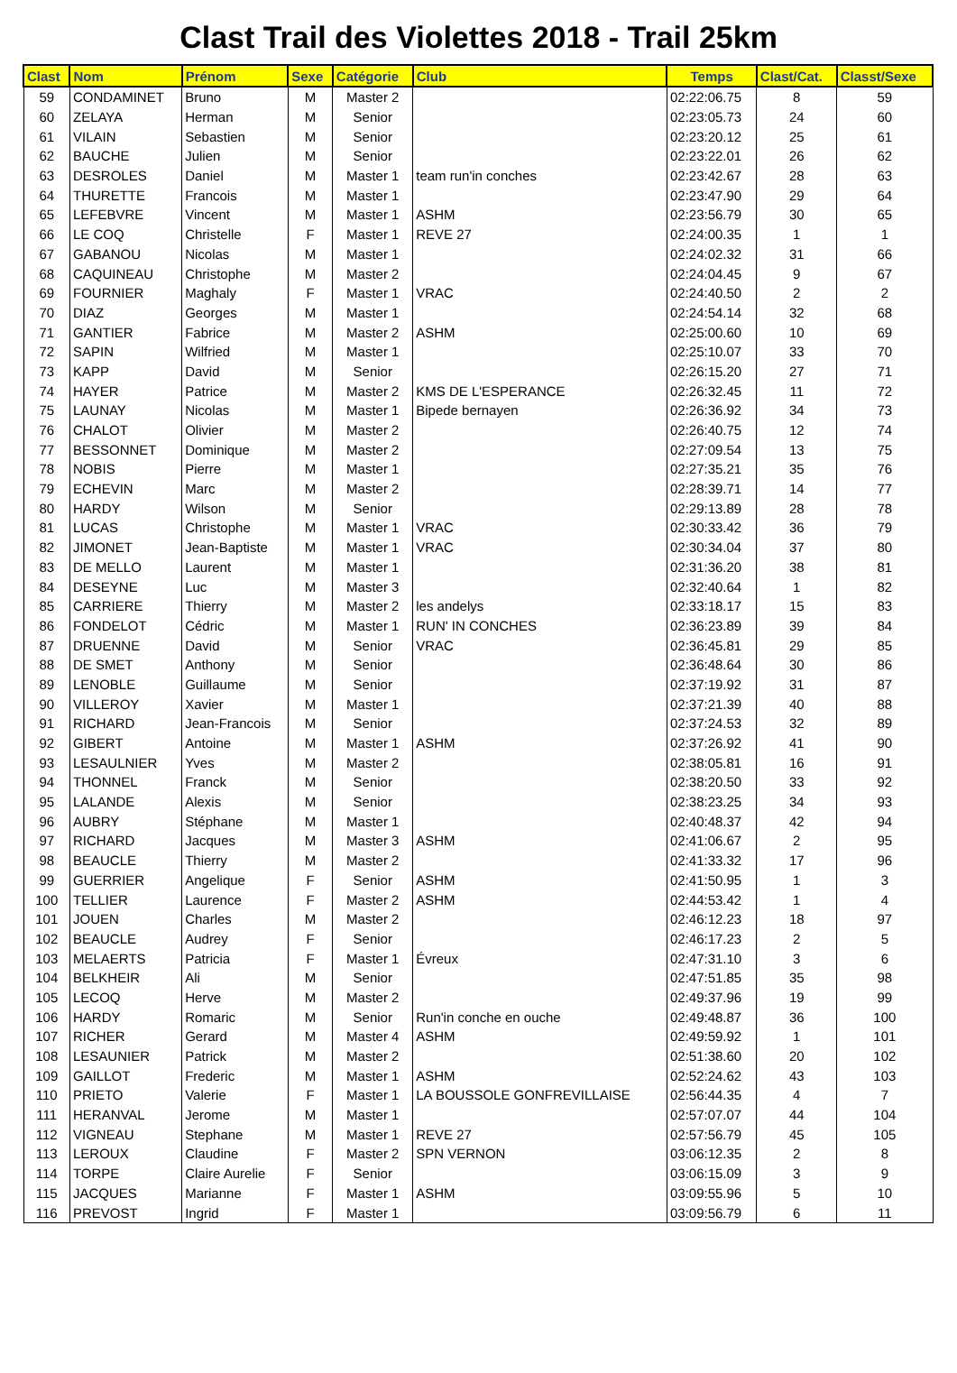Clast Trail des Violettes 2018 - Trail 25km
| Clast | Nom | Prénom | Sexe | Catégorie | Club | Temps | Clast/Cat. | Classt/Sexe |
| --- | --- | --- | --- | --- | --- | --- | --- | --- |
| 59 | CONDAMINET | Bruno | M | Master 2 | | 02:22:06.75 | 8 | 59 |
| 60 | ZELAYA | Herman | M | Senior | | 02:23:05.73 | 24 | 60 |
| 61 | VILAIN | Sebastien | M | Senior | | 02:23:20.12 | 25 | 61 |
| 62 | BAUCHE | Julien | M | Senior | | 02:23:22.01 | 26 | 62 |
| 63 | DESROLES | Daniel | M | Master 1 | team run'in conches | 02:23:42.67 | 28 | 63 |
| 64 | THURETTE | Francois | M | Master 1 | | 02:23:47.90 | 29 | 64 |
| 65 | LEFEBVRE | Vincent | M | Master 1 | ASHM | 02:23:56.79 | 30 | 65 |
| 66 | LE COQ | Christelle | F | Master 1 | REVE 27 | 02:24:00.35 | 1 | 1 |
| 67 | GABANOU | Nicolas | M | Master 1 | | 02:24:02.32 | 31 | 66 |
| 68 | CAQUINEAU | Christophe | M | Master 2 | | 02:24:04.45 | 9 | 67 |
| 69 | FOURNIER | Maghaly | F | Master 1 | VRAC | 02:24:40.50 | 2 | 2 |
| 70 | DIAZ | Georges | M | Master 1 | | 02:24:54.14 | 32 | 68 |
| 71 | GANTIER | Fabrice | M | Master 2 | ASHM | 02:25:00.60 | 10 | 69 |
| 72 | SAPIN | Wilfried | M | Master 1 | | 02:25:10.07 | 33 | 70 |
| 73 | KAPP | David | M | Senior | | 02:26:15.20 | 27 | 71 |
| 74 | HAYER | Patrice | M | Master 2 | KMS DE L'ESPERANCE | 02:26:32.45 | 11 | 72 |
| 75 | LAUNAY | Nicolas | M | Master 1 | Bipede bernayen | 02:26:36.92 | 34 | 73 |
| 76 | CHALOT | Olivier | M | Master 2 | | 02:26:40.75 | 12 | 74 |
| 77 | BESSONNET | Dominique | M | Master 2 | | 02:27:09.54 | 13 | 75 |
| 78 | NOBIS | Pierre | M | Master 1 | | 02:27:35.21 | 35 | 76 |
| 79 | ECHEVIN | Marc | M | Master 2 | | 02:28:39.71 | 14 | 77 |
| 80 | HARDY | Wilson | M | Senior | | 02:29:13.89 | 28 | 78 |
| 81 | LUCAS | Christophe | M | Master 1 | VRAC | 02:30:33.42 | 36 | 79 |
| 82 | JIMONET | Jean-Baptiste | M | Master 1 | VRAC | 02:30:34.04 | 37 | 80 |
| 83 | DE MELLO | Laurent | M | Master 1 | | 02:31:36.20 | 38 | 81 |
| 84 | DESEYNE | Luc | M | Master 3 | | 02:32:40.64 | 1 | 82 |
| 85 | CARRIERE | Thierry | M | Master 2 | les andelys | 02:33:18.17 | 15 | 83 |
| 86 | FONDELOT | Cédric | M | Master 1 | RUN' IN CONCHES | 02:36:23.89 | 39 | 84 |
| 87 | DRUENNE | David | M | Senior | VRAC | 02:36:45.81 | 29 | 85 |
| 88 | DE SMET | Anthony | M | Senior | | 02:36:48.64 | 30 | 86 |
| 89 | LENOBLE | Guillaume | M | Senior | | 02:37:19.92 | 31 | 87 |
| 90 | VILLEROY | Xavier | M | Master 1 | | 02:37:21.39 | 40 | 88 |
| 91 | RICHARD | Jean-Francois | M | Senior | | 02:37:24.53 | 32 | 89 |
| 92 | GIBERT | Antoine | M | Master 1 | ASHM | 02:37:26.92 | 41 | 90 |
| 93 | LESAULNIER | Yves | M | Master 2 | | 02:38:05.81 | 16 | 91 |
| 94 | THONNEL | Franck | M | Senior | | 02:38:20.50 | 33 | 92 |
| 95 | LALANDE | Alexis | M | Senior | | 02:38:23.25 | 34 | 93 |
| 96 | AUBRY | Stéphane | M | Master 1 | | 02:40:48.37 | 42 | 94 |
| 97 | RICHARD | Jacques | M | Master 3 | ASHM | 02:41:06.67 | 2 | 95 |
| 98 | BEAUCLE | Thierry | M | Master 2 | | 02:41:33.32 | 17 | 96 |
| 99 | GUERRIER | Angelique | F | Senior | ASHM | 02:41:50.95 | 1 | 3 |
| 100 | TELLIER | Laurence | F | Master 2 | ASHM | 02:44:53.42 | 1 | 4 |
| 101 | JOUEN | Charles | M | Master 2 | | 02:46:12.23 | 18 | 97 |
| 102 | BEAUCLE | Audrey | F | Senior | | 02:46:17.23 | 2 | 5 |
| 103 | MELAERTS | Patricia | F | Master 1 | Évreux | 02:47:31.10 | 3 | 6 |
| 104 | BELKHEIR | Ali | M | Senior | | 02:47:51.85 | 35 | 98 |
| 105 | LECOQ | Herve | M | Master 2 | | 02:49:37.96 | 19 | 99 |
| 106 | HARDY | Romaric | M | Senior | Run'in conche en ouche | 02:49:48.87 | 36 | 100 |
| 107 | RICHER | Gerard | M | Master 4 | ASHM | 02:49:59.92 | 1 | 101 |
| 108 | LESAUNIER | Patrick | M | Master 2 | | 02:51:38.60 | 20 | 102 |
| 109 | GAILLOT | Frederic | M | Master 1 | ASHM | 02:52:24.62 | 43 | 103 |
| 110 | PRIETO | Valerie | F | Master 1 | LA BOUSSOLE GONFREVILLAISE | 02:56:44.35 | 4 | 7 |
| 111 | HERANVAL | Jerome | M | Master 1 | | 02:57:07.07 | 44 | 104 |
| 112 | VIGNEAU | Stephane | M | Master 1 | REVE 27 | 02:57:56.79 | 45 | 105 |
| 113 | LEROUX | Claudine | F | Master 2 | SPN VERNON | 03:06:12.35 | 2 | 8 |
| 114 | TORPE | Claire Aurelie | F | Senior | | 03:06:15.09 | 3 | 9 |
| 115 | JACQUES | Marianne | F | Master 1 | ASHM | 03:09:55.96 | 5 | 10 |
| 116 | PREVOST | Ingrid | F | Master 1 | | 03:09:56.79 | 6 | 11 |